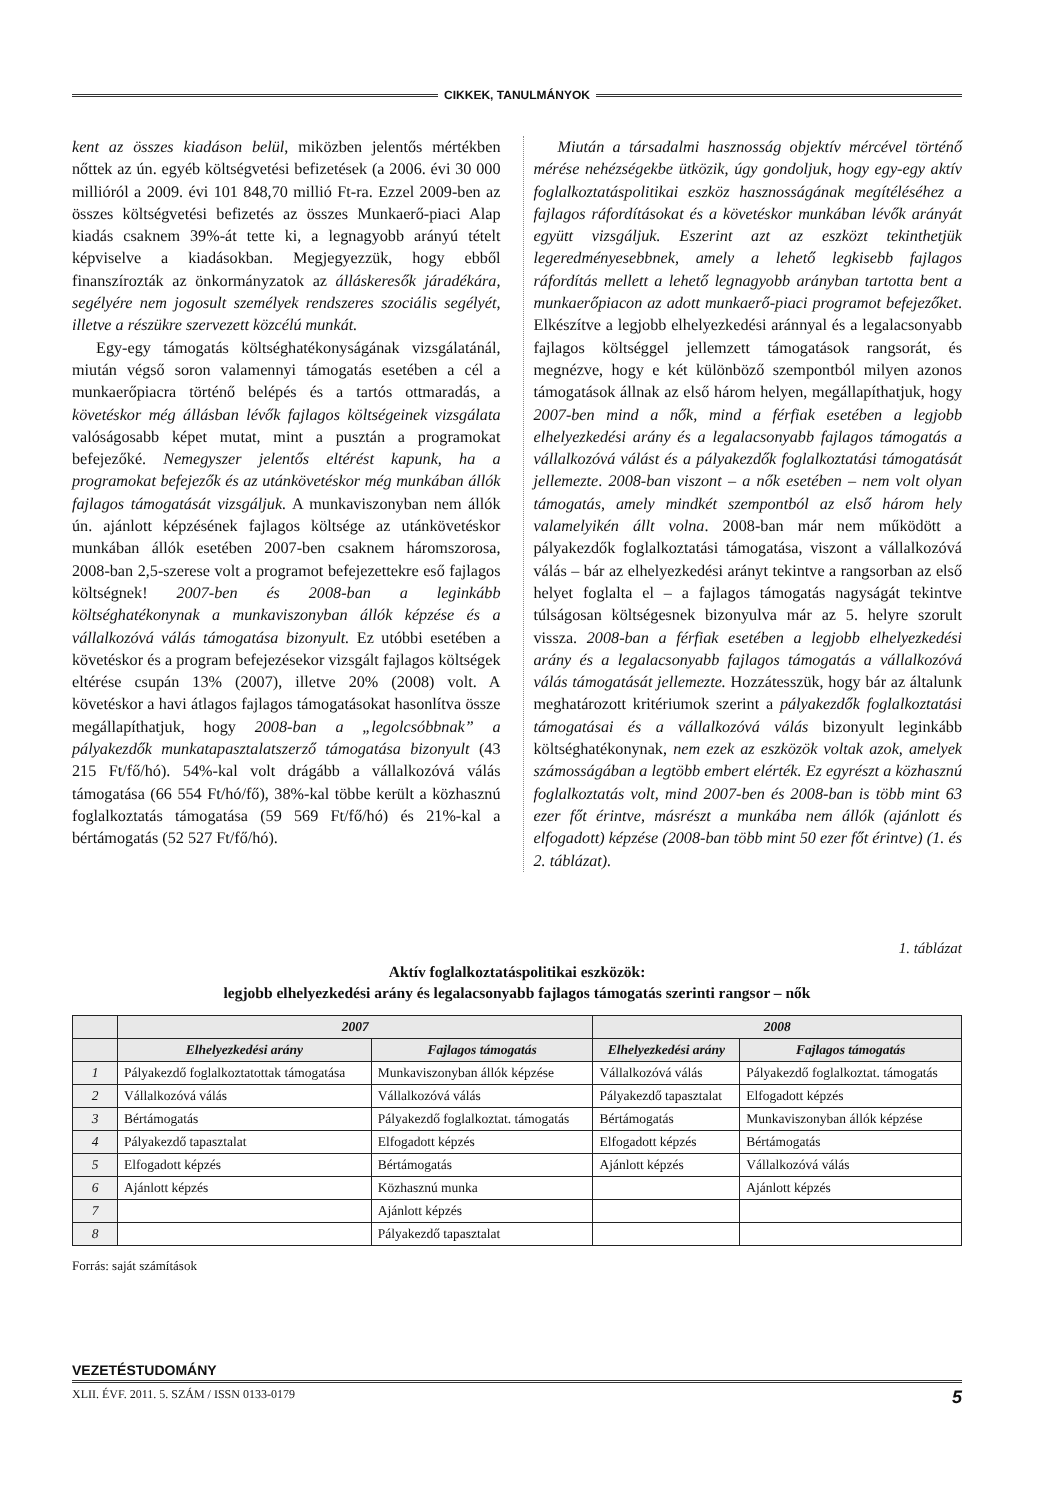CIKKEK, TANULMÁNYOK
kent az összes kiadáson belül, miközben jelentős mértékben nőttek az ún. egyéb költségvetési befizetések (a 2006. évi 30 000 millióról a 2009. évi 101 848,70 millió Ft-ra. Ezzel 2009-ben az összes költségvetési befizetés az összes Munkaerő-piaci Alap kiadás csaknem 39%-át tette ki, a legnagyobb arányú tételt képviselve a kiadásokban. Megjegyezzük, hogy ebből finanszírozták az önkormányzatok az álláskeresők járadékára, segélyére nem jogosult személyek rendszeres szociális segélyét, illetve a részükre szervezett közcélú munkát.
Egy-egy támogatás költséghatékonyságának vizsgálatánál, miután végső soron valamennyi támogatás esetében a cél a munkaerőpiacra történő belépés és a tartós ottmaradás, a követéskor még állásban lévők fajlagos költségeinek vizsgálata valóságosabb képet mutat, mint a pusztán a programokat befejezőké. Nemegyszer jelentős eltérést kapunk, ha a programokat befejezők és az utánkövetéskor még munkában állók fajlagos támogatását vizsgáljuk. A munkaviszonyban nem állók ún. ajánlott képzésének fajlagos költsége az utánkövetéskor munkában állók esetében 2007-ben csaknem háromszorosa, 2008-ban 2,5-szerese volt a programot befejezettekre eső fajlagos költségnek! 2007-ben és 2008-ban a leginkább költséghatékonynak a munkaviszonyban állók képzése és a vállalkozóvá válás támogatása bizonyult. Ez utóbbi esetében a követéskor és a program befejezésekor vizsgált fajlagos költségek eltérése csupán 13% (2007), illetve 20% (2008) volt. A követéskor a havi átlagos fajlagos támogatásokat hasonlítva össze megállapíthatjuk, hogy 2008-ban a „legolcsóbbnak” a pályakezdők munkatapasztalatszerző támogatása bizonyult (43 215 Ft/fő/hó). 54%-kal volt drágább a vállalkozóvá válás támogatása (66 554 Ft/hó/fő), 38%-kal többe került a közhasznú foglalkoztatás támogatása (59 569 Ft/fő/hó) és 21%-kal a bértámogatás (52 527 Ft/fő/hó).
Miután a társadalmi hasznosság objektív mércével történő mérése nehézségekbe ütközik, úgy gondoljuk, hogy egy-egy aktív foglalkoztatáspolitikai eszköz hasznosságának megítéléséhez a fajlagos ráfordításokat és a követéskor munkában lévők arányát együtt vizsgáljuk. Eszerint azt az eszközt tekinthetjük legeredményesebbnek, amely a lehető legkisebb fajlagos ráfordítás mellett a lehető legnagyobb arányban tartotta bent a munkaerőpiacon az adott munkaerő-piaci programot befejezőket. Elkészítve a legjobb elhelyezkedési aránnyal és a legalacsonyabb fajlagos költséggel jellemzett támogatások rangsorát, és megnézve, hogy e két különböző szempontból milyen azonos támogatások állnak az első három helyen, megállapíthatjuk, hogy 2007-ben mind a nők, mind a férfiak esetében a legjobb elhelyezkedési arány és a legalacsonyabb fajlagos támogatás a vállalkozóvá válást és a pályakezdők foglalkoztatási támogatását jellemezte. 2008-ban viszont – a nők esetében – nem volt olyan támogatás, amely mindkét szempontból az első három hely valamelyikén állt volna. 2008-ban már nem működött a pályakezdők foglalkoztatási támogatása, viszont a vállalkozóvá válás – bár az elhelyezkedési arányt tekintve a rangsorban az első helyet foglalta el – a fajlagos támogatás nagyságát tekintve túlságosan költségesnek bizonyulva már az 5. helyre szorult vissza. 2008-ban a férfiak esetében a legjobb elhelyezkedési arány és a legalacsonyabb fajlagos támogatás a vállalkozóvá válás támogatását jellemezte. Hozzátesszük, hogy bár az általunk meghatározott kritériumok szerint a pályakezdők foglalkoztatási támogatásai és a vállalkozóvá válás bizonyult leginkább költséghatékonynak, nem ezek az eszközök voltak azok, amelyek számosságában a legtöbb embert elérték. Ez egyrészt a közhasznú foglalkoztatás volt, mind 2007-ben és 2008-ban is több mint 63 ezer főt érintve, másrészt a munkába nem állók (ajánlott és elfogadott) képzése (2008-ban több mint 50 ezer főt érintve) (1. és 2. táblázat).
1. táblázat
Aktív foglalkoztatáspolitikai eszközök:
legjobb elhelyezkedési arány és legalacsonyabb fajlagos támogatás szerinti rangsor – nők
| | 2007 | | 2008 | |
| --- | --- | --- | --- | --- |
| | Elhelyezkedési arány | Fajlagos támogatás | Elhelyezkedési arány | Fajlagos támogatás |
| 1 | Pályakezdő foglalkoztatottak támogatása | Munkaviszonyban állók képzése | Vállalkozóvá válás | Pályakezdő foglalkoztat. támogatás |
| 2 | Vállalkozóvá válás | Vállalkozóvá válás | Pályakezdő tapasztalat | Elfogadott képzés |
| 3 | Bértámogatás | Pályakezdő foglalkoztat. támogatás | Bértámogatás | Munkaviszonyban állók képzése |
| 4 | Pályakezdő tapasztalat | Elfogadott képzés | Elfogadott képzés | Bértámogatás |
| 5 | Elfogadott képzés | Bértámogatás | Ajánlott képzés | Vállalkozóvá válás |
| 6 | Ajánlott képzés | Közhasznú munka | | Ajánlott képzés |
| 7 | | Ajánlott képzés | | |
| 8 | | Pályakezdő tapasztalat | | |
Forrás: saját számítások
VEZETÉSTUDOMÁNY
XLII. ÉVF. 2011. 5. SZÁM / ISSN 0133-0179 5